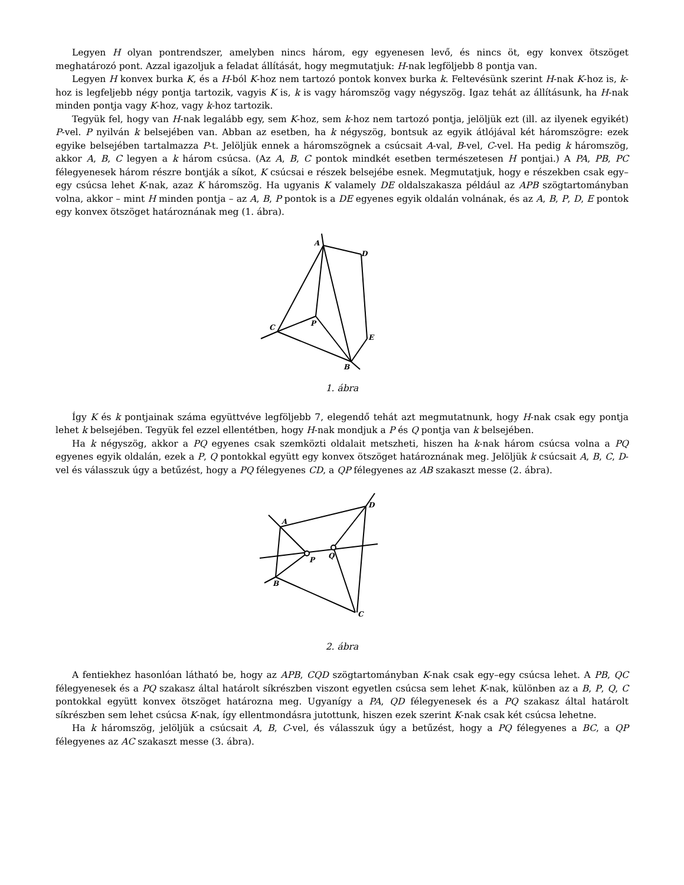Legyen H olyan pontrendszer, amelyben nincs három, egy egyenesen levő, és nincs öt, egy konvex ötszöget meghatározó pont. Azzal igazoljuk a feladat állítását, hogy megmutatjuk: H-nak legföljebb 8 pontja van.
Legyen H konvex burka K, és a H-ból K-hoz nem tartozó pontok konvex burka k. Feltevésünk szerint H-nak K-hoz is, k-hoz is legfeljebb négy pontja tartozik, vagyis K is, k is vagy háromszög vagy négyszög. Igaz tehát az állításunk, ha H-nak minden pontja vagy K-hoz, vagy k-hoz tartozik.
Tegyük fel, hogy van H-nak legalább egy, sem K-hoz, sem k-hoz nem tartozó pontja, jelöljük ezt (ill. az ilyenek egyikét) P-vel. P nyilván k belsejében van. Abban az esetben, ha k négyszög, bontsuk az egyik átlójával két háromszögre: ezek egyike belsejében tartalmazza P-t. Jelöljük ennek a háromszögnek a csúcsait A-val, B-vel, C-vel. Ha pedig k háromszög, akkor A, B, C legyen a k három csúcsa. (Az A, B, C pontok mindkét esetben természetesen H pontjai.) A PA, PB, PC félegyenesek három részre bontják a síkot, K csúcsai e részek belsejébe esnek. Megmutatjuk, hogy e részekben csak egy–egy csúcsa lehet K-nak, azaz K háromszög. Ha ugyanis K valamely DE oldalszakasza például az APB szögtartományban volna, akkor – mint H minden pontja – az A, B, P pontok is a DE egyenes egyik oldalán volnának, és az A, B, P, D, E pontok egy konvex ötszöget határoznának meg (1. ábra).
A
D
C
P
E
B
1. ábra
Így K és k pontjainak száma együttvéve legföljebb 7, elegendő tehát azt megmutatnunk, hogy H-nak csak egy pontja lehet k belsejében. Tegyük fel ezzel ellentétben, hogy H-nak mondjuk a P és Q pontja van k belsejében.
Ha k négyszög, akkor a PQ egyenes csak szemközti oldalait metszheti, hiszen ha k-nak három csúcsa volna a PQ egyenes egyik oldalán, ezek a P, Q pontokkal együtt egy konvex ötszöget határoznának meg. Jelöljük k csúcsait A, B, C, D-vel és válasszuk úgy a betűzést, hogy a PQ félegyenes CD, a QP félegyenes az AB szakaszt messe (2. ábra).
A
D
P
Q
B
C
2. ábra
A fentiekhez hasonlóan látható be, hogy az APB, CQD szögtartományban K-nak csak egy–egy csúcsa lehet. A PB, QC félegyenesek és a PQ szakasz által határolt síkrészben viszont egyetlen csúcsa sem lehet K-nak, különben az a B, P, Q, C pontokkal együtt konvex ötszöget határozna meg. Ugyanígy a PA, QD félegyenesek és a PQ szakasz által határolt síkrészben sem lehet csúcsa K-nak, így ellentmondásra jutottunk, hiszen ezek szerint K-nak csak két csúcsa lehetne.
Ha k háromszög, jelöljük a csúcsait A, B, C-vel, és válasszuk úgy a betűzést, hogy a PQ félegyenes a BC, a QP félegyenes az AC szakaszt messe (3. ábra).